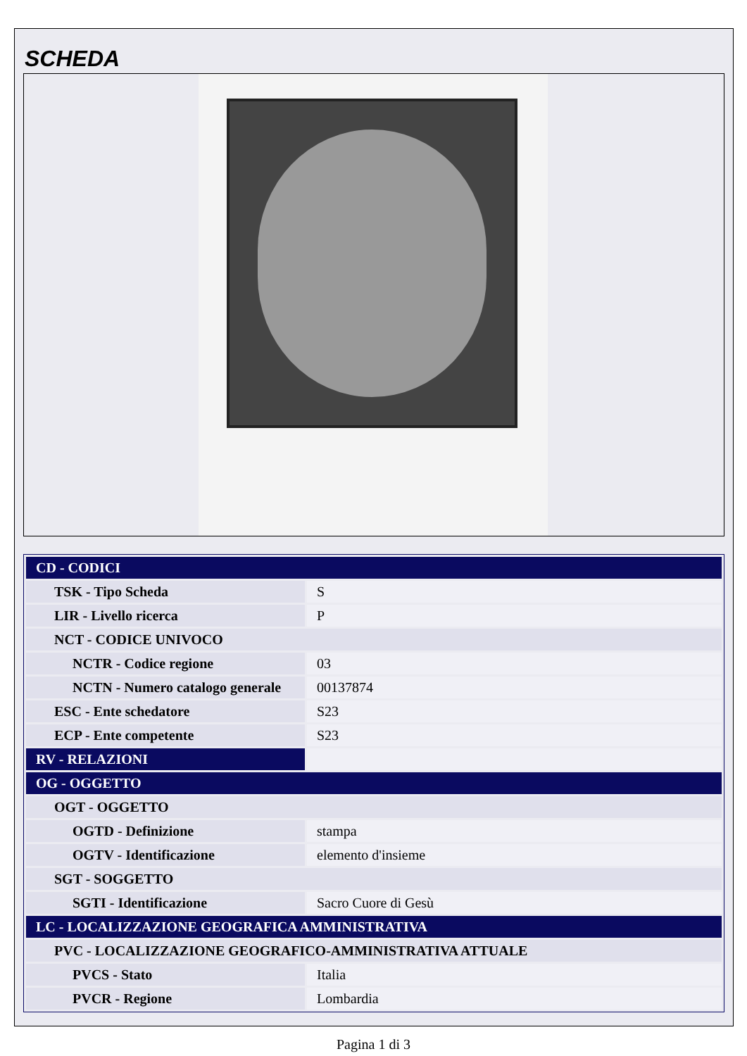SCHEDA
| CD - CODICI | |
| TSK - Tipo Scheda | S |
| LIR - Livello ricerca | P |
| NCT - CODICE UNIVOCO | |
| NCTR - Codice regione | 03 |
| NCTN - Numero catalogo generale | 00137874 |
| ESC - Ente schedatore | S23 |
| ECP - Ente competente | S23 |
| RV - RELAZIONI | |
| OG - OGGETTO | |
| OGT - OGGETTO | |
| OGTD - Definizione | stampa |
| OGTV - Identificazione | elemento d'insieme |
| SGT - SOGGETTO | |
| SGTI - Identificazione | Sacro Cuore di Gesù |
| LC - LOCALIZZAZIONE GEOGRAFICA AMMINISTRATIVA | |
| PVC - LOCALIZZAZIONE GEOGRAFICO-AMMINISTRATIVA ATTUALE | |
| PVCS - Stato | Italia |
| PVCR - Regione | Lombardia |
Pagina 1 di 3